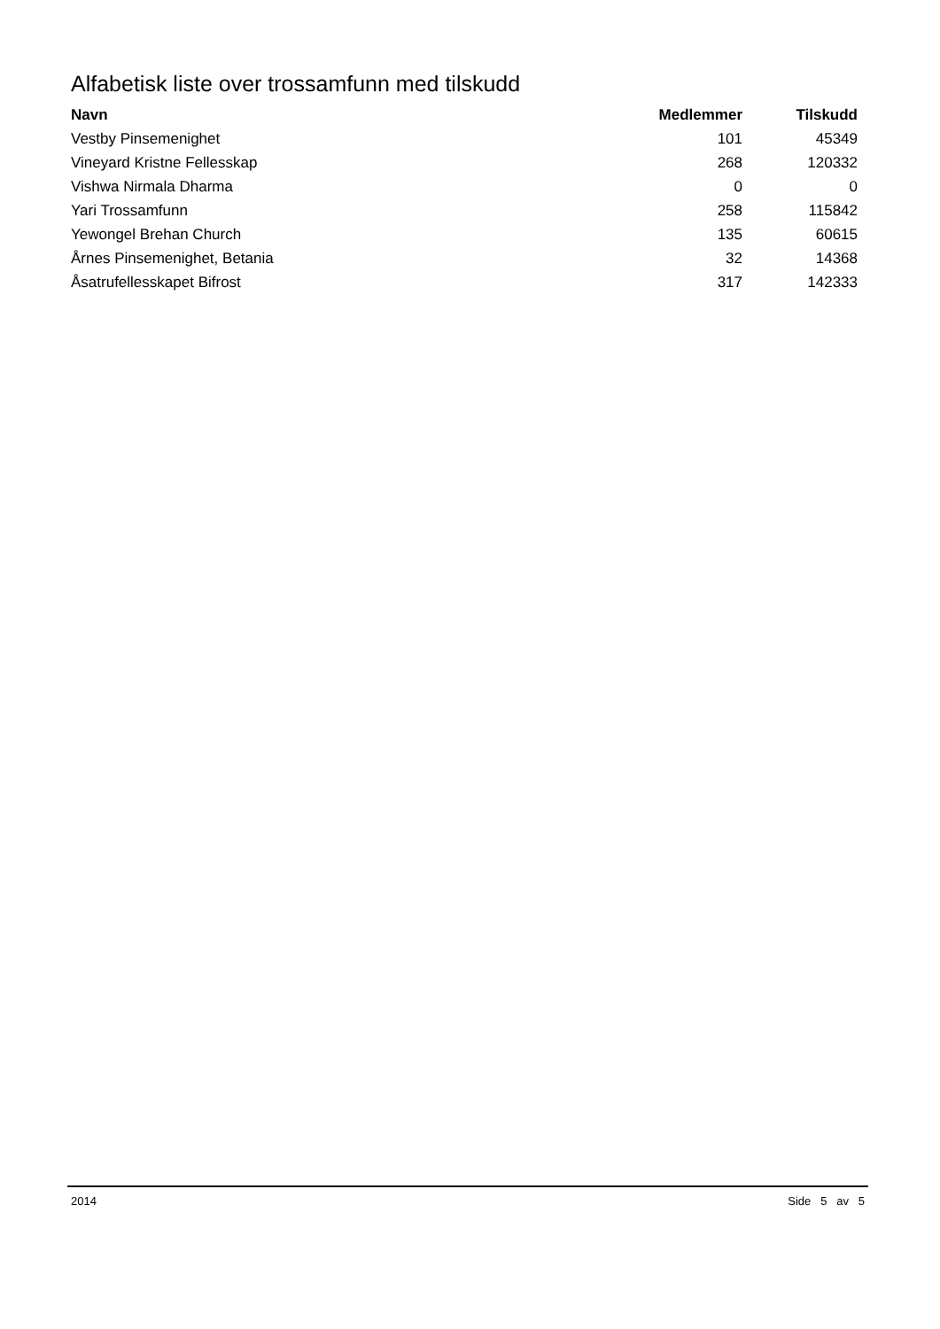Alfabetisk liste over trossamfunn med tilskudd
| Navn | Medlemmer | Tilskudd |
| --- | --- | --- |
| Vestby Pinsemenighet | 101 | 45349 |
| Vineyard Kristne Fellesskap | 268 | 120332 |
| Vishwa Nirmala Dharma | 0 | 0 |
| Yari Trossamfunn | 258 | 115842 |
| Yewongel Brehan Church | 135 | 60615 |
| Årnes Pinsemenighet, Betania | 32 | 14368 |
| Åsatrufellesskapet Bifrost | 317 | 142333 |
2014 Side 5 av 5